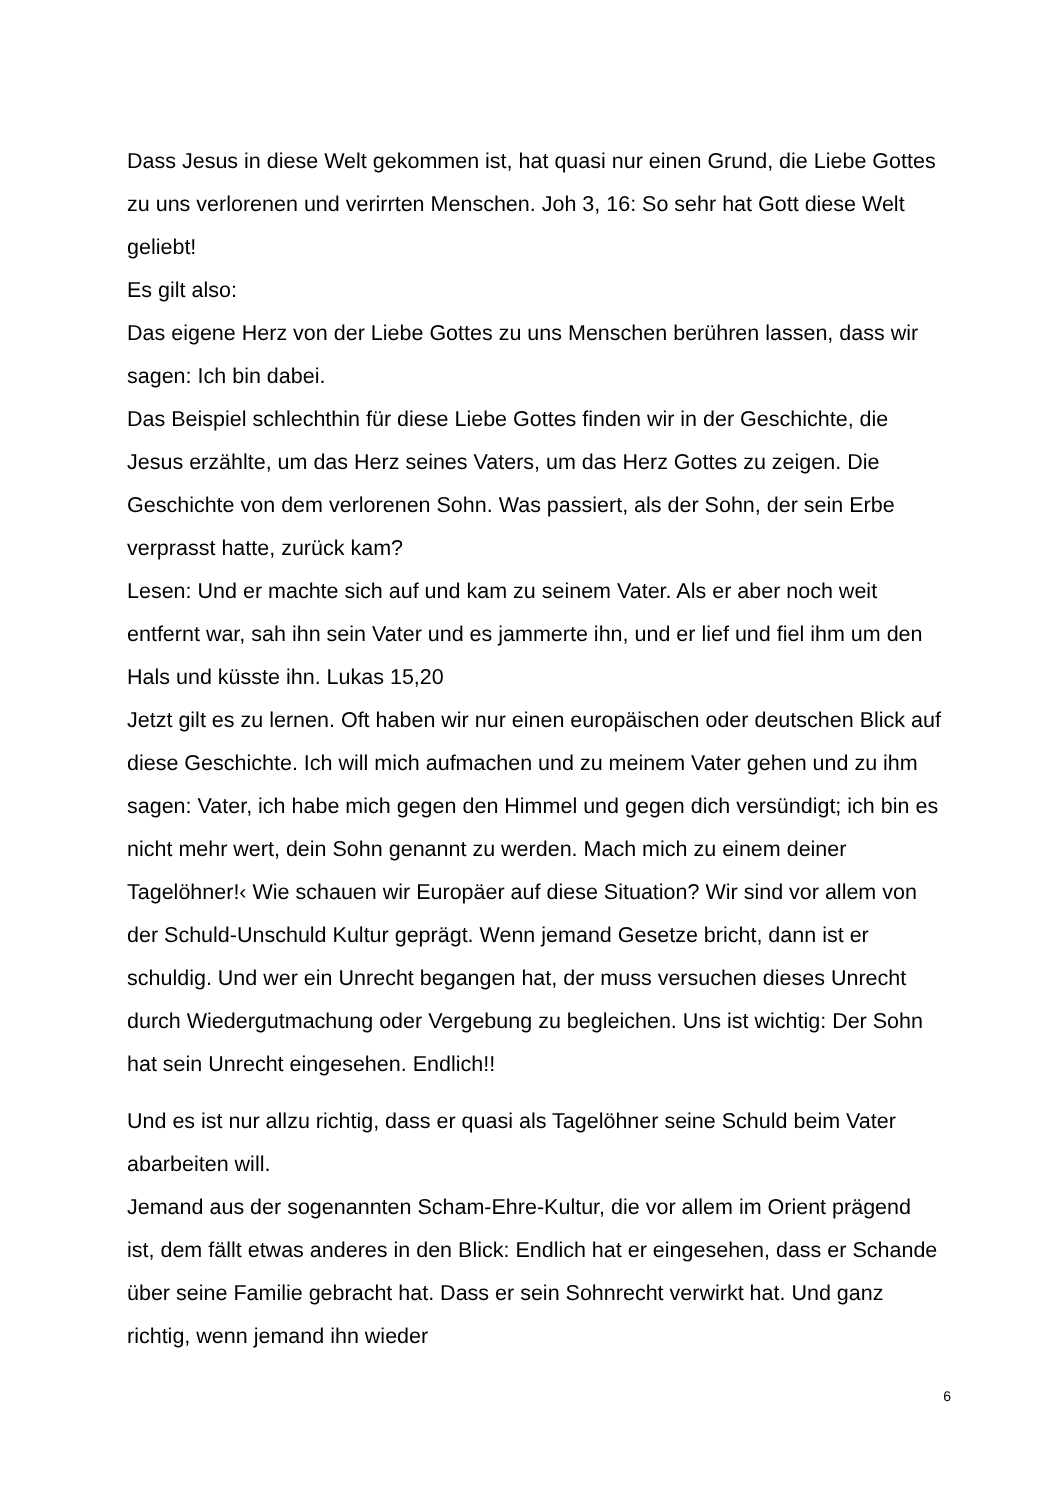Dass Jesus in diese Welt gekommen ist, hat quasi nur einen Grund, die Liebe Gottes zu uns verlorenen und verirrten Menschen. Joh 3, 16: So sehr hat Gott diese Welt geliebt!
Es gilt also:
Das eigene Herz von der Liebe Gottes zu uns Menschen berühren lassen, dass wir sagen: Ich bin dabei.
Das Beispiel schlechthin für diese Liebe Gottes finden wir in der Geschichte, die Jesus erzählte, um das Herz seines Vaters, um das Herz Gottes zu zeigen. Die Geschichte von dem verlorenen Sohn. Was passiert, als der Sohn, der sein Erbe verprasst hatte, zurück kam?
Lesen: Und er machte sich auf und kam zu seinem Vater. Als er aber noch weit entfernt war, sah ihn sein Vater und es jammerte ihn, und er lief und fiel ihm um den Hals und küsste ihn. Lukas 15,20
Jetzt gilt es zu lernen. Oft haben wir nur einen europäischen oder deutschen Blick auf diese Geschichte. Ich will mich aufmachen und zu meinem Vater gehen und zu ihm sagen: Vater, ich habe mich gegen den Himmel und gegen dich versündigt; ich bin es nicht mehr wert, dein Sohn genannt zu werden. Mach mich zu einem deiner Tagelöhner!‹ Wie schauen wir Europäer auf diese Situation? Wir sind vor allem von der Schuld-Unschuld Kultur geprägt. Wenn jemand Gesetze bricht, dann ist er schuldig. Und wer ein Unrecht begangen hat, der muss versuchen dieses Unrecht durch Wiedergutmachung oder Vergebung zu begleichen. Uns ist wichtig: Der Sohn hat sein Unrecht eingesehen. Endlich!!
Und es ist nur allzu richtig, dass er quasi als Tagelöhner seine Schuld beim Vater abarbeiten will.
Jemand aus der sogenannten Scham-Ehre-Kultur, die vor allem im Orient prägend ist, dem fällt etwas anderes in den Blick: Endlich hat er eingesehen, dass er Schande über seine Familie gebracht hat. Dass er sein Sohnrecht verwirkt hat. Und ganz richtig, wenn jemand ihn wieder
6